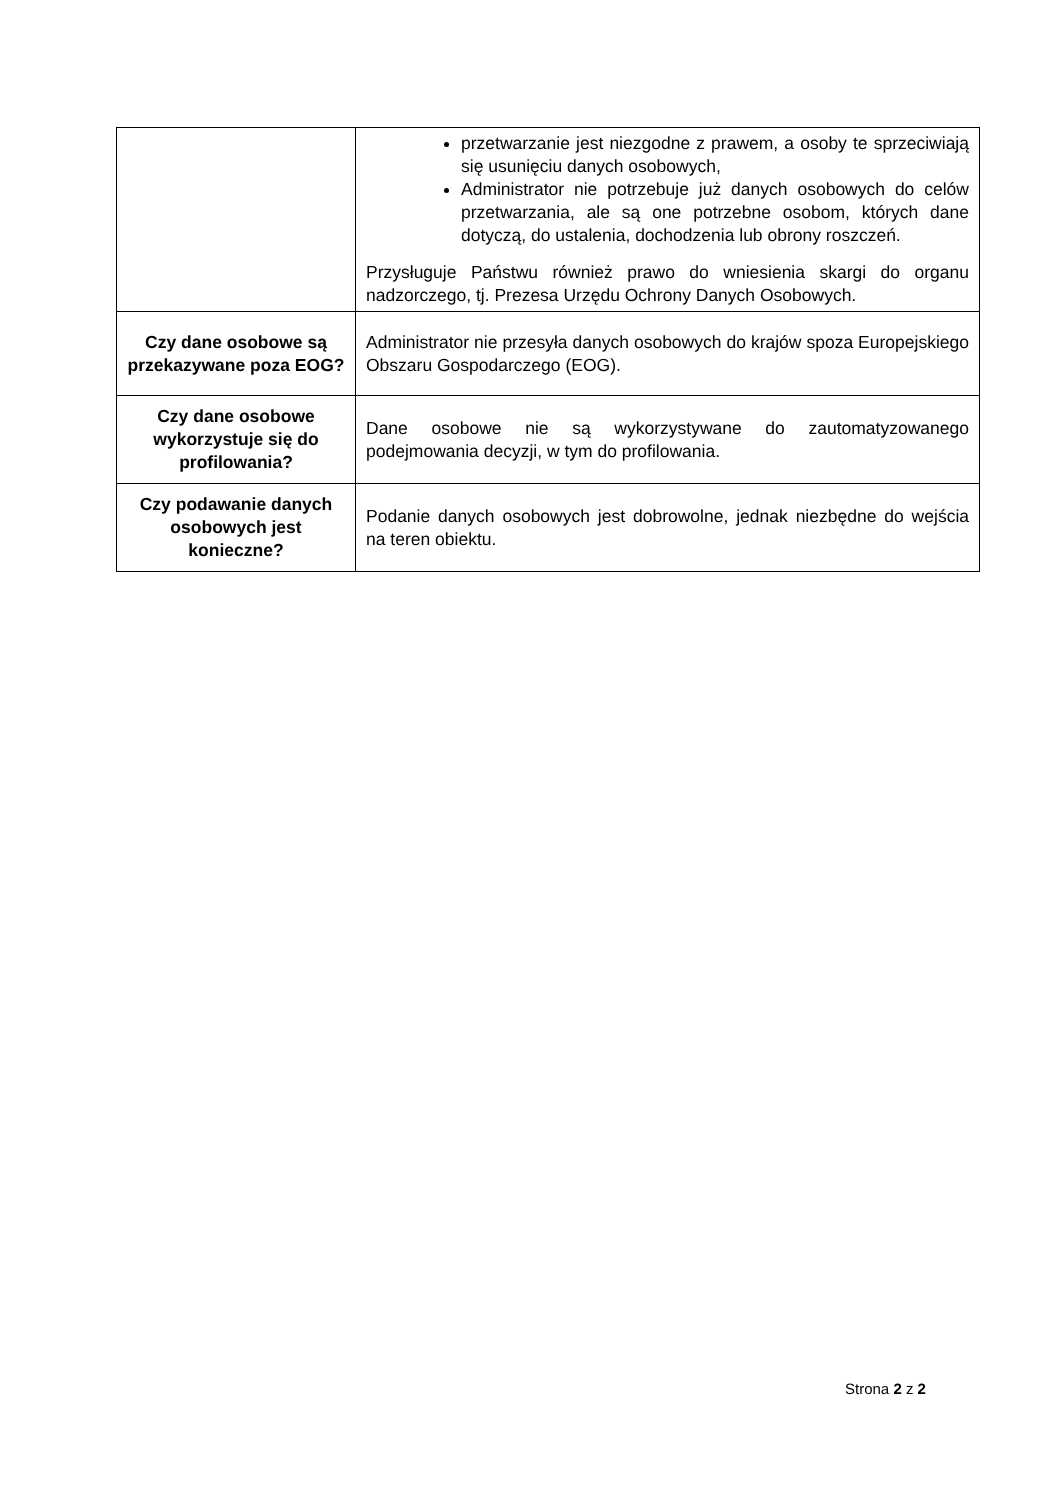| | przetwarzanie jest niezgodne z prawem, a osoby te sprzeciwiają się usunięciu danych osobowych, Administrator nie potrzebuje już danych osobowych do celów przetwarzania, ale są one potrzebne osobom, których dane dotyczą, do ustalenia, dochodzenia lub obrony roszczeń. Przysługuje Państwu również prawo do wniesienia skargi do organu nadzorczego, tj. Prezesa Urzędu Ochrony Danych Osobowych. |
| Czy dane osobowe są przekazywane poza EOG? | Administrator nie przesyła danych osobowych do krajów spoza Europejskiego Obszaru Gospodarczego (EOG). |
| Czy dane osobowe wykorzystuje się do profilowania? | Dane osobowe nie są wykorzystywane do zautomatyzowanego podejmowania decyzji, w tym do profilowania. |
| Czy podawanie danych osobowych jest konieczne? | Podanie danych osobowych jest dobrowolne, jednak niezbędne do wejścia na teren obiektu. |
Strona 2 z 2